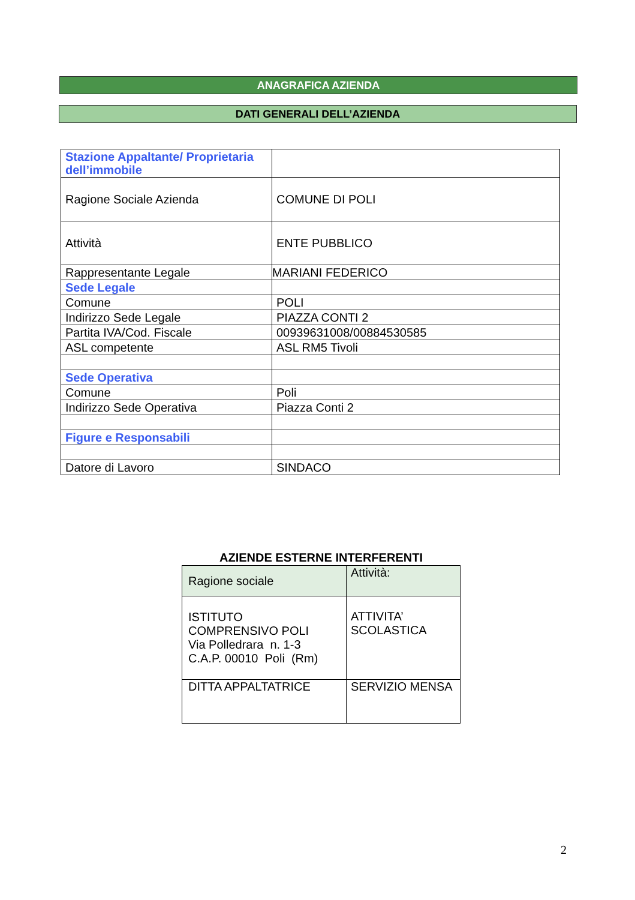ANAGRAFICA AZIENDA
DATI GENERALI DELL’AZIENDA
| Stazione Appaltante/ Proprietaria dell’immobile | |
| Ragione Sociale Azienda | COMUNE DI POLI |
| Attività | ENTE PUBBLICO |
| Rappresentante Legale | MARIANI FEDERICO |
| Sede Legale | |
| Comune | POLI |
| Indirizzo Sede Legale | PIAZZA CONTI 2 |
| Partita IVA/Cod. Fiscale | 00939631008/00884530585 |
| ASL competente | ASL RM5 Tivoli |
| Sede Operativa | |
| Comune | Poli |
| Indirizzo Sede Operativa | Piazza Conti 2 |
| Figure e Responsabili | |
| Datore di Lavoro | SINDACO |
AZIENDE ESTERNE INTERFERENTI
| Ragione sociale | Attività: |
| --- | --- |
| ISTITUTO COMPRENSIVO POLI Via Polledrara n. 1-3 C.A.P. 00010 Poli (Rm) | ATTIVITA’ SCOLASTICA |
| DITTA APPALTATRICE | SERVIZIO MENSA |
2